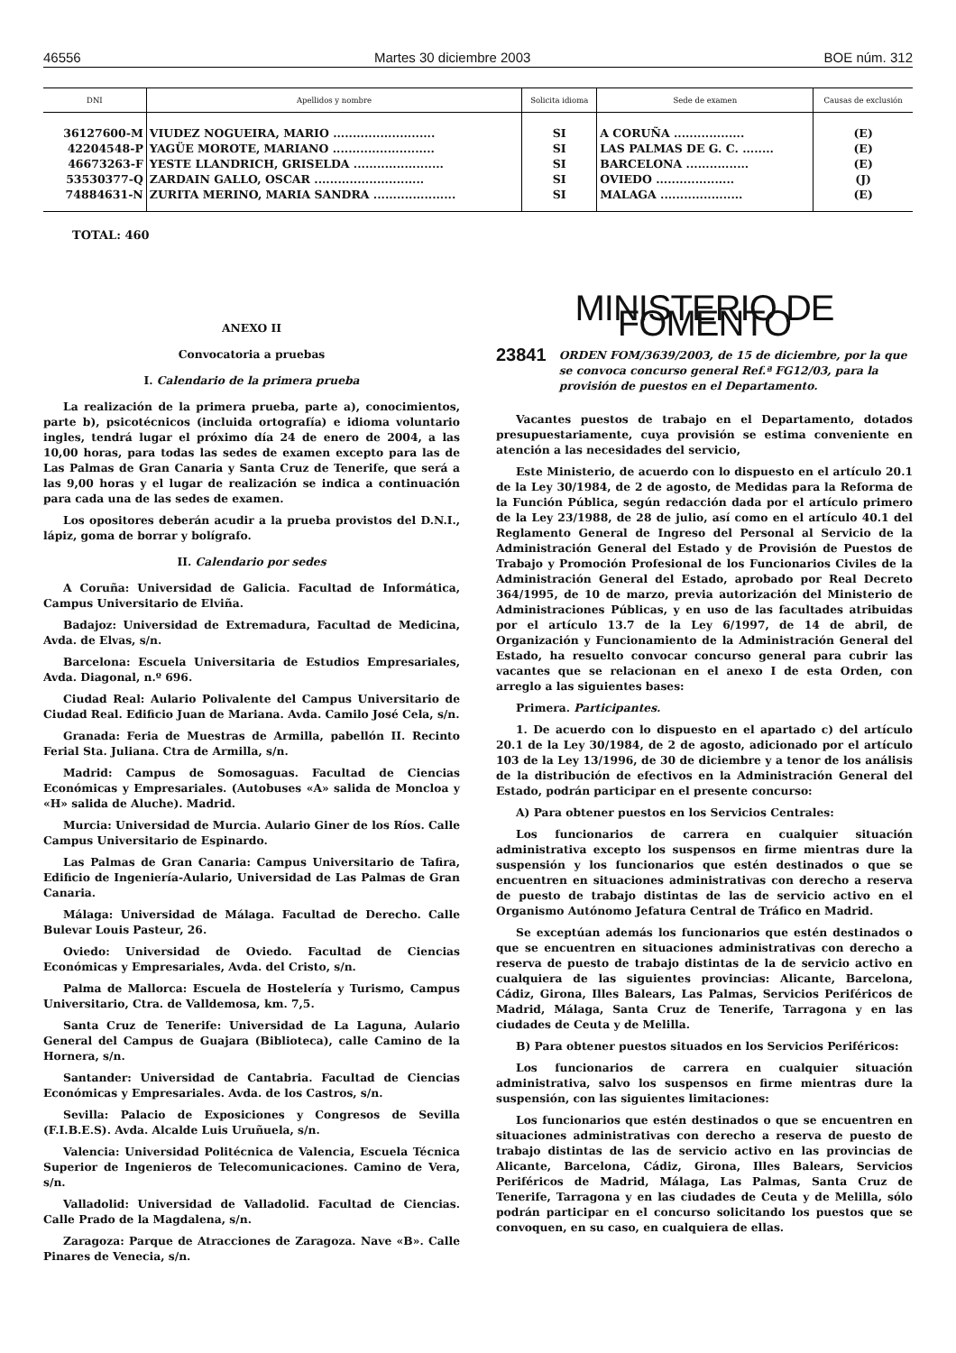46556 Martes 30 diciembre 2003 BOE núm. 312
| DNI | Apellidos y nombre | Solicita idioma | Sede de examen | Causas de exclusión |
| --- | --- | --- | --- | --- |
| 36127600-M | VIUDEZ NOGUEIRA, MARIO .......................... | SI | A CORUÑA .................. | (E) |
| 42204548-P | YAGÜE MOROTE, MARIANO .......................... | SI | LAS PALMAS DE G. C. ........ | (E) |
| 46673263-F | YESTE LLANDRICH, GRISELDA ....................... | SI | BARCELONA ................ | (E) |
| 53530377-Q | ZARDAIN GALLO, OSCAR ............................ | SI | OVIEDO .................... | (J) |
| 74884631-N | ZURITA MERINO, MARIA SANDRA ..................... | SI | MALAGA ..................... | (E) |
TOTAL: 460
ANEXO II
Convocatoria a pruebas
I. Calendario de la primera prueba
La realización de la primera prueba, parte a), conocimientos, parte b), psicotécnicos (incluida ortografía) e idioma voluntario ingles, tendrá lugar el próximo día 24 de enero de 2004, a las 10,00 horas, para todas las sedes de examen excepto para las de Las Palmas de Gran Canaria y Santa Cruz de Tenerife, que será a las 9,00 horas y el lugar de realización se indica a continuación para cada una de las sedes de examen.
Los opositores deberán acudir a la prueba provistos del D.N.I., lápiz, goma de borrar y bolígrafo.
II. Calendario por sedes
A Coruña: Universidad de Galicia. Facultad de Informática, Campus Universitario de Elviña.
Badajoz: Universidad de Extremadura, Facultad de Medicina, Avda. de Elvas, s/n.
Barcelona: Escuela Universitaria de Estudios Empresariales, Avda. Diagonal, n.º 696.
Ciudad Real: Aulario Polivalente del Campus Universitario de Ciudad Real. Edificio Juan de Mariana. Avda. Camilo José Cela, s/n.
Granada: Feria de Muestras de Armilla, pabellón II. Recinto Ferial Sta. Juliana. Ctra de Armilla, s/n.
Madrid: Campus de Somosaguas. Facultad de Ciencias Económicas y Empresariales. (Autobuses «A» salida de Moncloa y «H» salida de Aluche). Madrid.
Murcia: Universidad de Murcia. Aulario Giner de los Ríos. Calle Campus Universitario de Espinardo.
Las Palmas de Gran Canaria: Campus Universitario de Tafira, Edificio de Ingeniería-Aulario, Universidad de Las Palmas de Gran Canaria.
Málaga: Universidad de Málaga. Facultad de Derecho. Calle Bulevar Louis Pasteur, 26.
Oviedo: Universidad de Oviedo. Facultad de Ciencias Económicas y Empresariales, Avda. del Cristo, s/n.
Palma de Mallorca: Escuela de Hostelería y Turismo, Campus Universitario, Ctra. de Valldemosa, km. 7,5.
Santa Cruz de Tenerife: Universidad de La Laguna, Aulario General del Campus de Guajara (Biblioteca), calle Camino de la Hornera, s/n.
Santander: Universidad de Cantabria. Facultad de Ciencias Económicas y Empresariales. Avda. de los Castros, s/n.
Sevilla: Palacio de Exposiciones y Congresos de Sevilla (F.I.B.E.S). Avda. Alcalde Luis Uruñuela, s/n.
Valencia: Universidad Politécnica de Valencia, Escuela Técnica Superior de Ingenieros de Telecomunicaciones. Camino de Vera, s/n.
Valladolid: Universidad de Valladolid. Facultad de Ciencias. Calle Prado de la Magdalena, s/n.
Zaragoza: Parque de Atracciones de Zaragoza. Nave «B». Calle Pinares de Venecia, s/n.
MINISTERIO DE FOMENTO
23841 ORDEN FOM/3639/2003, de 15 de diciembre, por la que se convoca concurso general Ref.ª FG12/03, para la provisión de puestos en el Departamento.
Vacantes puestos de trabajo en el Departamento, dotados presupuestariamente, cuya provisión se estima conveniente en atención a las necesidades del servicio,
Este Ministerio, de acuerdo con lo dispuesto en el artículo 20.1 de la Ley 30/1984, de 2 de agosto, de Medidas para la Reforma de la Función Pública, según redacción dada por el artículo primero de la Ley 23/1988, de 28 de julio, así como en el artículo 40.1 del Reglamento General de Ingreso del Personal al Servicio de la Administración General del Estado y de Provisión de Puestos de Trabajo y Promoción Profesional de los Funcionarios Civiles de la Administración General del Estado, aprobado por Real Decreto 364/1995, de 10 de marzo, previa autorización del Ministerio de Administraciones Públicas, y en uso de las facultades atribuidas por el artículo 13.7 de la Ley 6/1997, de 14 de abril, de Organización y Funcionamiento de la Administración General del Estado, ha resuelto convocar concurso general para cubrir las vacantes que se relacionan en el anexo I de esta Orden, con arreglo a las siguientes bases:
Primera. Participantes.
1. De acuerdo con lo dispuesto en el apartado c) del artículo 20.1 de la Ley 30/1984, de 2 de agosto, adicionado por el artículo 103 de la Ley 13/1996, de 30 de diciembre y a tenor de los análisis de la distribución de efectivos en la Administración General del Estado, podrán participar en el presente concurso:
A) Para obtener puestos en los Servicios Centrales:
Los funcionarios de carrera en cualquier situación administrativa excepto los suspensos en firme mientras dure la suspensión y los funcionarios que estén destinados o que se encuentren en situaciones administrativas con derecho a reserva de puesto de trabajo distintas de las de servicio activo en el Organismo Autónomo Jefatura Central de Tráfico en Madrid.
Se exceptúan además los funcionarios que estén destinados o que se encuentren en situaciones administrativas con derecho a reserva de puesto de trabajo distintas de la de servicio activo en cualquiera de las siguientes provincias: Alicante, Barcelona, Cádiz, Girona, Illes Balears, Las Palmas, Servicios Periféricos de Madrid, Málaga, Santa Cruz de Tenerife, Tarragona y en las ciudades de Ceuta y de Melilla.
B) Para obtener puestos situados en los Servicios Periféricos:
Los funcionarios de carrera en cualquier situación administrativa, salvo los suspensos en firme mientras dure la suspensión, con las siguientes limitaciones:
Los funcionarios que estén destinados o que se encuentren en situaciones administrativas con derecho a reserva de puesto de trabajo distintas de las de servicio activo en las provincias de Alicante, Barcelona, Cádiz, Girona, Illes Balears, Servicios Periféricos de Madrid, Málaga, Las Palmas, Santa Cruz de Tenerife, Tarragona y en las ciudades de Ceuta y de Melilla, sólo podrán participar en el concurso solicitando los puestos que se convoquen, en su caso, en cualquiera de ellas.